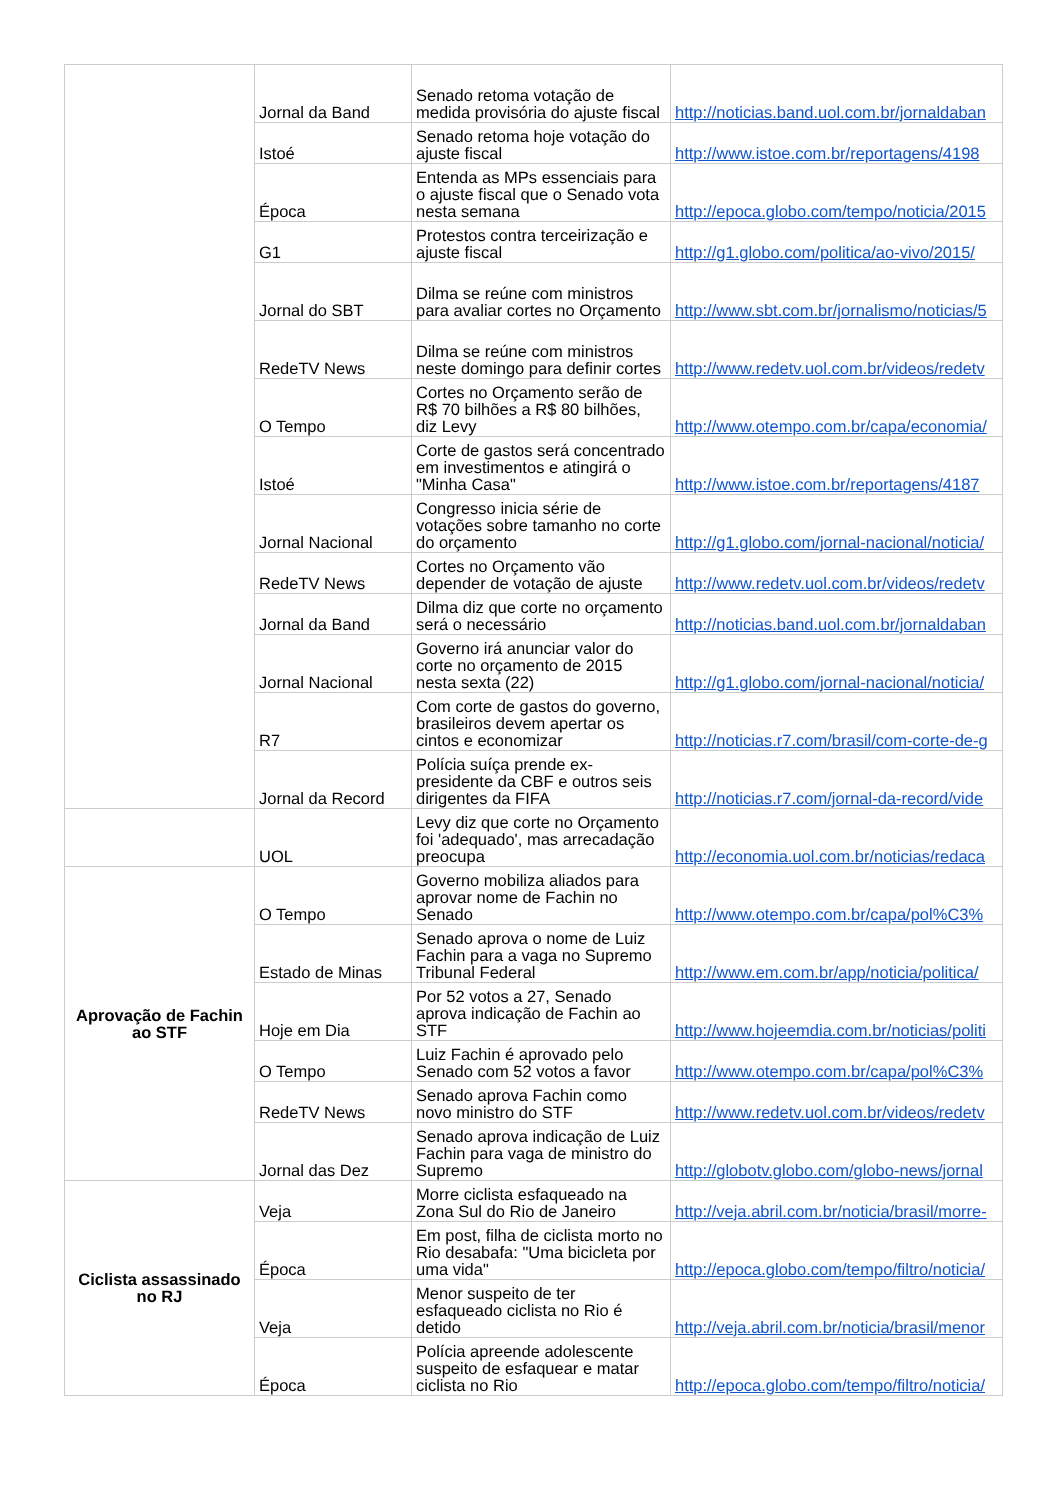| | Jornal da Band | Senado retoma votação de medida provisória do ajuste fiscal | http://noticias.band.uol.com.br/jornaldaban |
| | Istoé | Senado retoma hoje votação do ajuste fiscal | http://www.istoe.com.br/reportagens/4198 |
| | Época | Entenda as MPs essenciais para o ajuste fiscal que o Senado vota nesta semana | http://epoca.globo.com/tempo/noticia/2015 |
| | G1 | Protestos contra terceirização e ajuste fiscal | http://g1.globo.com/politica/ao-vivo/2015/ |
| | Jornal do SBT | Dilma se reúne com ministros para avaliar cortes no Orçamento | http://www.sbt.com.br/jornalismo/noticias/5 |
| | RedeTV News | Dilma se reúne com ministros neste domingo para definir cortes | http://www.redetv.uol.com.br/videos/redetv |
| | O Tempo | Cortes no Orçamento serão de R$ 70 bilhões a R$ 80 bilhões, diz Levy | http://www.otempo.com.br/capa/economia/ |
| | Istoé | Corte de gastos será concentrado em investimentos e atingirá o "Minha Casa" | http://www.istoe.com.br/reportagens/4187 |
| | Jornal Nacional | Congresso inicia série de votações sobre tamanho no corte do orçamento | http://g1.globo.com/jornal-nacional/noticia/ |
| | RedeTV News | Cortes no Orçamento vão depender de votação de ajuste | http://www.redetv.uol.com.br/videos/redetv |
| | Jornal da Band | Dilma diz que corte no orçamento será o necessário | http://noticias.band.uol.com.br/jornaldaban |
| | Jornal Nacional | Governo irá anunciar valor do corte no orçamento de 2015 nesta sexta (22) | http://g1.globo.com/jornal-nacional/noticia/ |
| | R7 | Com corte de gastos do governo, brasileiros devem apertar os cintos e economizar | http://noticias.r7.com/brasil/com-corte-de-g |
| | Jornal da Record | Polícia suíça prende ex-presidente da CBF e outros seis dirigentes da FIFA | http://noticias.r7.com/jornal-da-record/vide |
| | UOL | Levy diz que corte no Orçamento foi 'adequado', mas arrecadação preocupa | http://economia.uol.com.br/noticias/redaca |
| Aprovação de Fachin ao STF | O Tempo | Governo mobiliza aliados para aprovar nome de Fachin no Senado | http://www.otempo.com.br/capa/pol%C3% |
| | Estado de Minas | Senado aprova o nome de Luiz Fachin para a vaga no Supremo Tribunal Federal | http://www.em.com.br/app/noticia/politica/ |
| | Hoje em Dia | Por 52 votos a 27, Senado aprova indicação de Fachin ao STF | http://www.hojeemdia.com.br/noticias/politi |
| | O Tempo | Luiz Fachin é aprovado pelo Senado com 52 votos a favor | http://www.otempo.com.br/capa/pol%C3% |
| | RedeTV News | Senado aprova Fachin como novo ministro do STF | http://www.redetv.uol.com.br/videos/redetv |
| | Jornal das Dez | Senado aprova indicação de Luiz Fachin para vaga de ministro do Supremo | http://globotv.globo.com/globo-news/jornal |
| Ciclista assassinado no RJ | Veja | Morre ciclista esfaqueado na Zona Sul do Rio de Janeiro | http://veja.abril.com.br/noticia/brasil/morre- |
| | Época | Em post, filha de ciclista morto no Rio desabafa: "Uma bicicleta por uma vida" | http://epoca.globo.com/tempo/filtro/noticia/ |
| | Veja | Menor suspeito de ter esfaqueado ciclista no Rio é detido | http://veja.abril.com.br/noticia/brasil/menor |
| | Época | Polícia apreende adolescente suspeito de esfaquear e matar ciclista no Rio | http://epoca.globo.com/tempo/filtro/noticia/ |